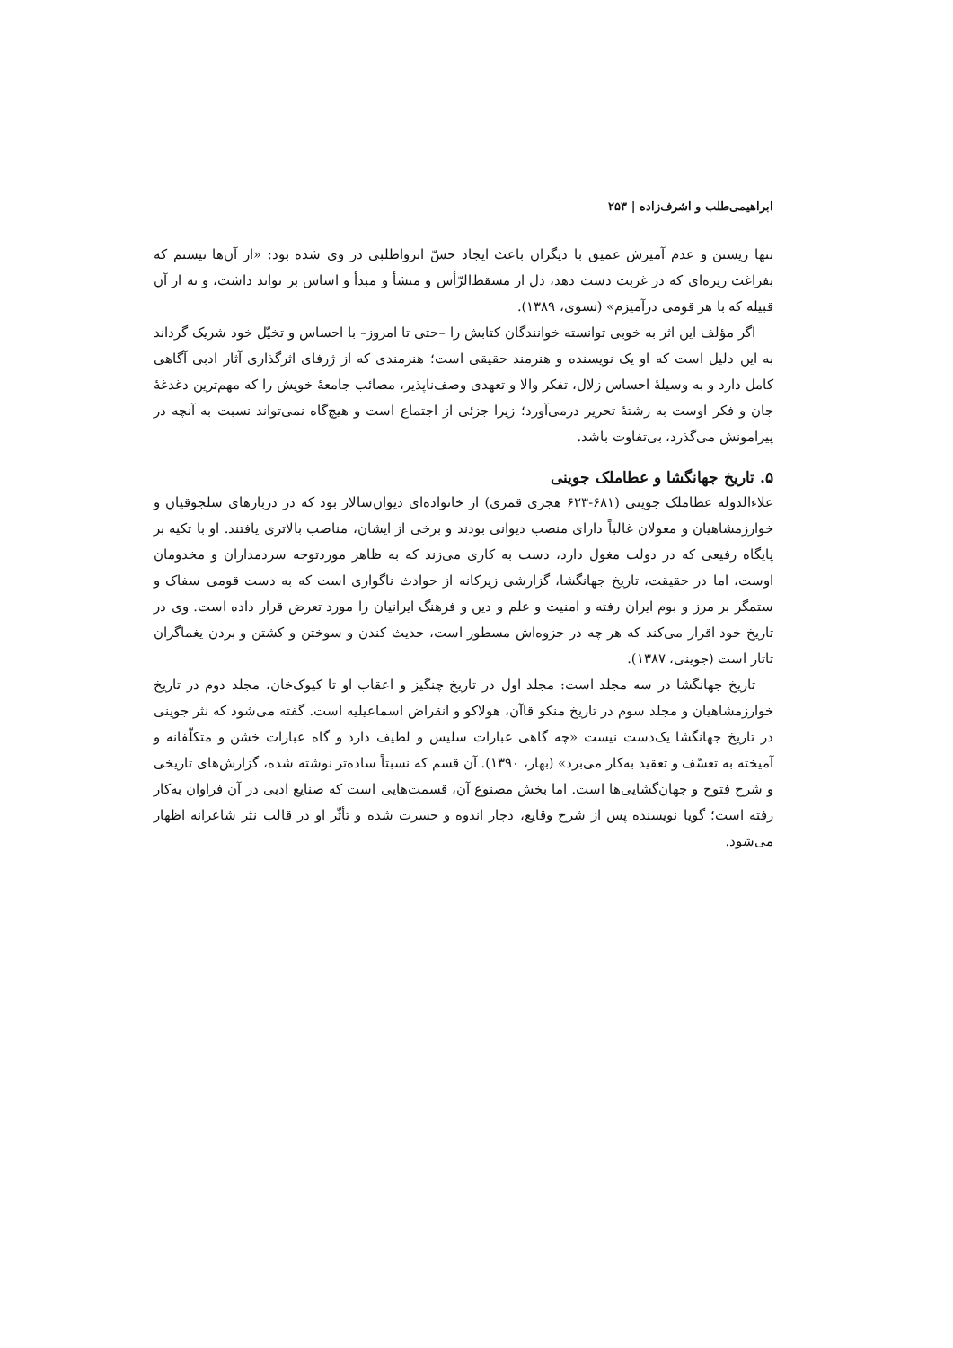ابراهیمی‌طلب و اشرف‌زاده | ۲۵۳
تنها زیستن و عدم آمیزش عمیق با دیگران باعث ایجاد حسّ انزواطلبی در وی شده بود: «از آن‌ها نیستم که بفراغت ریزه‌ای که در غربت دست دهد، دل از مسقط‌الرّأس و منشأ و مبدأ و اساس بر تواند داشت، و نه از آن قبیله که با هر قومی درآمیزم» (نسوی، ۱۳۸۹).
اگر مؤلف این اثر به خوبی توانسته خوانندگان کتابش را –حتی تا امروز– با احساس و تخیّل خود شریک گرداند به این دلیل است که او یک نویسنده و هنرمند حقیقی است؛ هنرمندی که از ژرفای اثرگذاری آثار ادبی آگاهی کامل دارد و به وسیلهٔ احساس زلال، تفکر والا و تعهدی وصف‌ناپذیر، مصائب جامعهٔ خویش را که مهم‌ترین دغدغهٔ جان و فکر اوست به رشتهٔ تحریر درمی‌آورد؛ زیرا جزئی از اجتماع است و هیچ‌گاه نمی‌تواند نسبت به آنچه در پیرامونش می‌گذرد، بی‌تفاوت باشد.
۵. تاریخ جهانگشا و عطاملک جوینی
علاءالدوله عطاملک جوینی (۶۸۱-۶۲۳ هجری قمری) از خانواده‌ای دیوان‌سالار بود که در دربارهای سلجوقیان و خوارزمشاهیان و مغولان غالباً دارای منصب دیوانی بودند و برخی از ایشان، مناصب بالاتری یافتند. او با تکیه بر پایگاه رفیعی که در دولت مغول دارد، دست به کاری می‌زند که به ظاهر موردتوجه سردمداران و مخدومان اوست، اما در حقیقت، تاریخ جهانگشا، گزارشی زیرکانه از حوادث ناگواری است که به دست قومی سفاک و ستمگر بر مرز و بوم ایران رفته و امنیت و علم و دین و فرهنگ ایرانیان را مورد تعرض قرار داده است. وی در تاریخ خود اقرار می‌کند که هر چه در جزوه‌اش مسطور است، حدیث کندن و سوختن و کشتن و بردن یغماگران تاتار است (جوینی، ۱۳۸۷).
تاریخ جهانگشا در سه مجلد است: مجلد اول در تاریخ چنگیز و اعقاب او تا کیوک‌خان، مجلد دوم در تاریخ خوارزمشاهیان و مجلد سوم در تاریخ منکو قاآن، هولاکو و انقراض اسماعیلیه است. گفته می‌شود که نثر جوینی در تاریخ جهانگشا یک‌دست نیست «چه گاهی عبارات سلیس و لطیف دارد و گاه عبارات خشن و متکلّفانه و آمیخته به تعسّف و تعقید به‌کار می‌برد» (بهار، ۱۳۹۰). آن قسم که نسبتاً ساده‌تر نوشته شده، گزارش‌های تاریخی و شرح فتوح و جهان‌گشایی‌ها است. اما بخش مصنوع آن، قسمت‌هایی است که صنایع ادبی در آن فراوان به‌کار رفته است؛ گویا نویسنده پس از شرح وقایع، دچار اندوه و حسرت شده و تأثّر او در قالب نثر شاعرانه اظهار می‌شود.